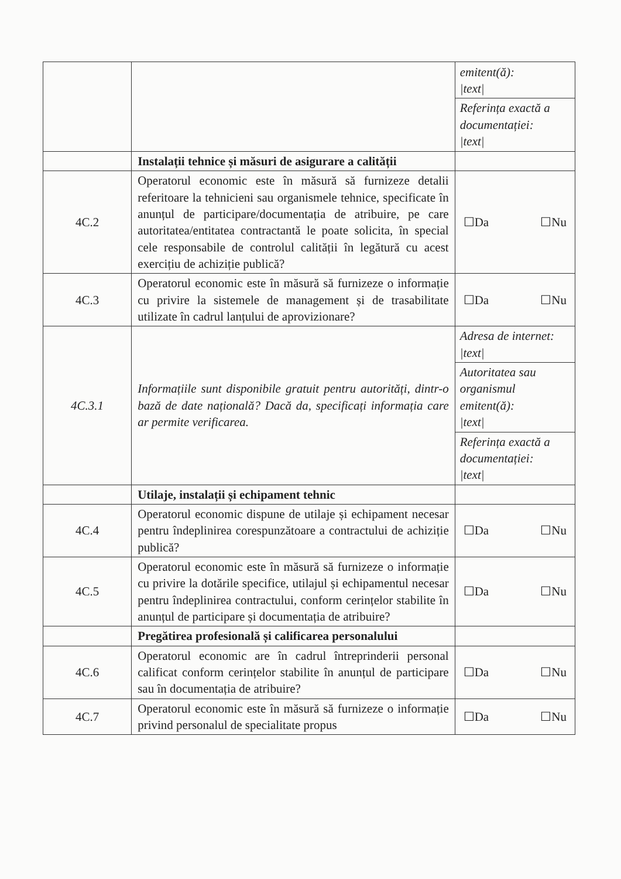| | | emitent(ă): /text/ Referința exactă a documentației: /text/ |
| | Instalații tehnice și măsuri de asigurare a calității | |
| 4C.2 | Operatorul economic este în măsură să furnizeze detalii referitoare la tehnicieni sau organismele tehnice, specificate în anunțul de participare/documentația de atribuire, pe care autoritatea/entitatea contractantă le poate solicita, în special cele responsabile de controlul calității în legătură cu acest exercițiu de achiziție publică? | ☐Da ☐Nu |
| 4C.3 | Operatorul economic este în măsură să furnizeze o informație cu privire la sistemele de management și de trasabilitate utilizate în cadrul lanțului de aprovizionare? | ☐Da ☐Nu |
| 4C.3.1 | Informațiile sunt disponibile gratuit pentru autorități, dintr-o bază de date națională? Dacă da, specificați informația care ar permite verificarea. | Adresa de internet: /text/ Autoritatea sau organismul emitent(ă): /text/ Referința exactă a documentației: /text/ |
| | Utilaje, instalații și echipament tehnic | |
| 4C.4 | Operatorul economic dispune de utilaje și echipament necesar pentru îndeplinirea corespunzătoare a contractului de achiziție publică? | ☐Da ☐Nu |
| 4C.5 | Operatorul economic este în măsură să furnizeze o informație cu privire la dotările specifice, utilajul și echipamentul necesar pentru îndeplinirea contractului, conform cerințelor stabilite în anunțul de participare și documentația de atribuire? | ☐Da ☐Nu |
| | Pregătirea profesională și calificarea personalului | |
| 4C.6 | Operatorul economic are în cadrul întreprinderii personal calificat conform cerințelor stabilite în anunțul de participare sau în documentația de atribuire? | ☐Da ☐Nu |
| 4C.7 | Operatorul economic este în măsură să furnizeze o informație privind personalul de specialitate propus | ☐Da ☐Nu |